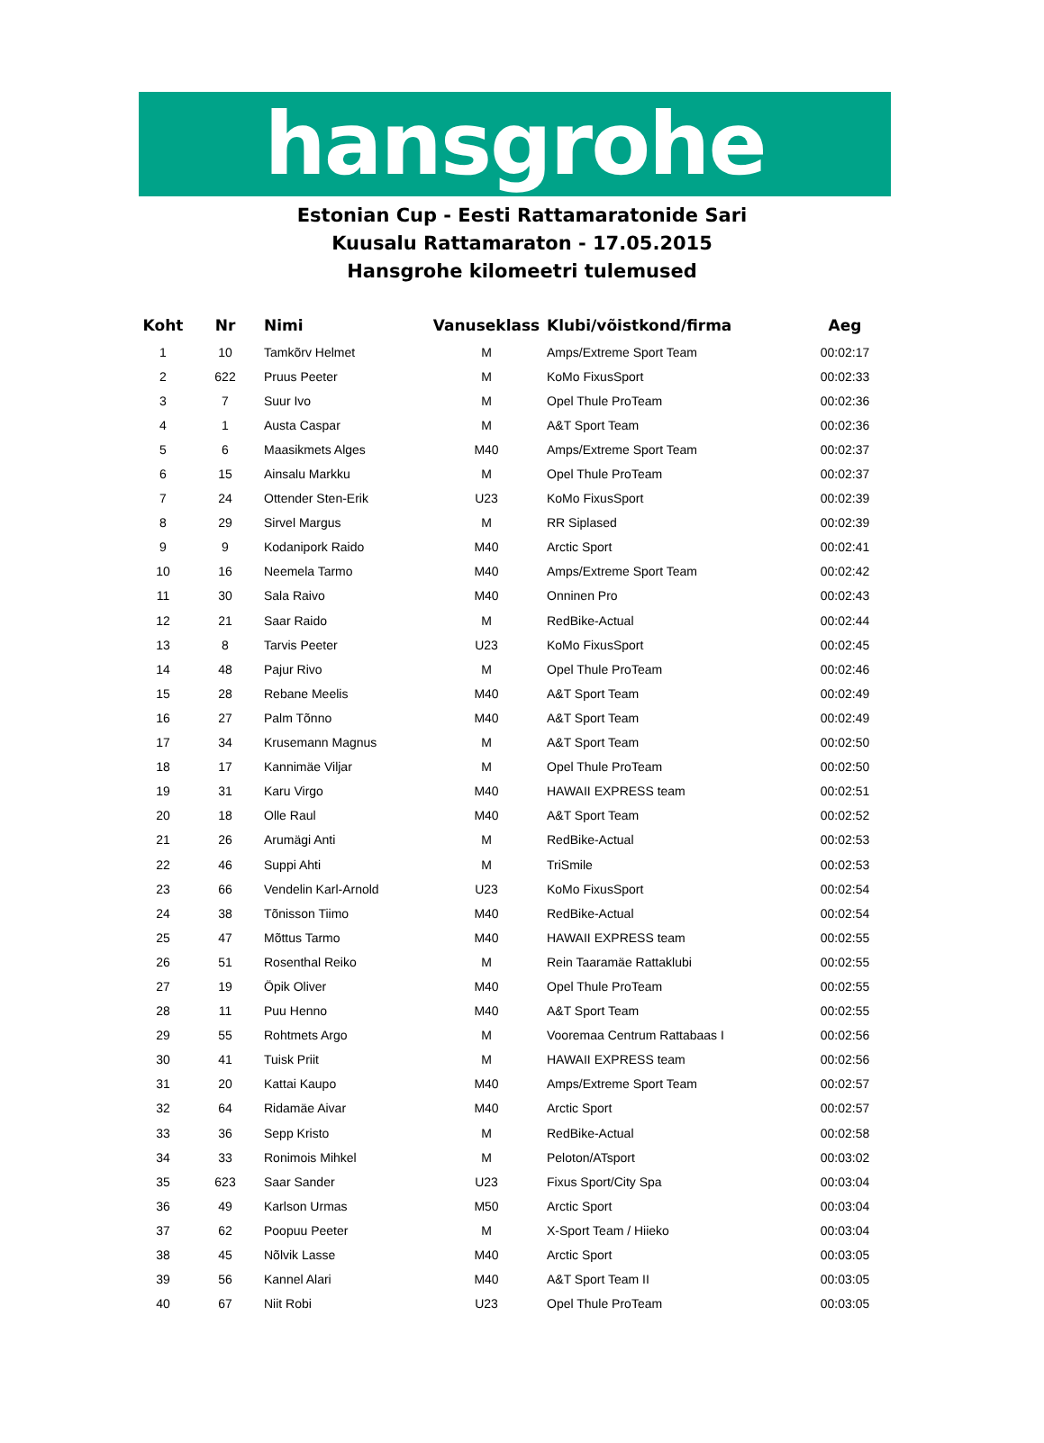hansgrohe
Estonian Cup - Eesti Rattamaratonide Sari
Kuusalu Rattamaraton - 17.05.2015
Hansgrohe kilomeetri tulemused
| Koht | Nr | Nimi | Vanuseklass | Klubi/võistkond/firma | Aeg |
| --- | --- | --- | --- | --- | --- |
| 1 | 10 | Tamkõrv Helmet | M | Amps/Extreme Sport Team | 00:02:17 |
| 2 | 622 | Pruus Peeter | M | KoMo FixusSport | 00:02:33 |
| 3 | 7 | Suur Ivo | M | Opel Thule ProTeam | 00:02:36 |
| 4 | 1 | Austa Caspar | M | A&T Sport Team | 00:02:36 |
| 5 | 6 | Maasikmets Alges | M40 | Amps/Extreme Sport Team | 00:02:37 |
| 6 | 15 | Ainsalu Markku | M | Opel Thule ProTeam | 00:02:37 |
| 7 | 24 | Ottender Sten-Erik | U23 | KoMo FixusSport | 00:02:39 |
| 8 | 29 | Sirvel Margus | M | RR Siplased | 00:02:39 |
| 9 | 9 | Kodanipork Raido | M40 | Arctic Sport | 00:02:41 |
| 10 | 16 | Neemela Tarmo | M40 | Amps/Extreme Sport Team | 00:02:42 |
| 11 | 30 | Sala Raivo | M40 | Onninen Pro | 00:02:43 |
| 12 | 21 | Saar Raido | M | RedBike-Actual | 00:02:44 |
| 13 | 8 | Tarvis Peeter | U23 | KoMo FixusSport | 00:02:45 |
| 14 | 48 | Pajur Rivo | M | Opel Thule ProTeam | 00:02:46 |
| 15 | 28 | Rebane Meelis | M40 | A&T Sport Team | 00:02:49 |
| 16 | 27 | Palm Tõnno | M40 | A&T Sport Team | 00:02:49 |
| 17 | 34 | Krusemann Magnus | M | A&T Sport Team | 00:02:50 |
| 18 | 17 | Kannimäe Viljar | M | Opel Thule ProTeam | 00:02:50 |
| 19 | 31 | Karu Virgo | M40 | HAWAII EXPRESS team | 00:02:51 |
| 20 | 18 | Olle Raul | M40 | A&T Sport Team | 00:02:52 |
| 21 | 26 | Arumägi Anti | M | RedBike-Actual | 00:02:53 |
| 22 | 46 | Suppi Ahti | M | TriSmile | 00:02:53 |
| 23 | 66 | Vendelin Karl-Arnold | U23 | KoMo FixusSport | 00:02:54 |
| 24 | 38 | Tõnisson Tiimo | M40 | RedBike-Actual | 00:02:54 |
| 25 | 47 | Mõttus Tarmo | M40 | HAWAII EXPRESS team | 00:02:55 |
| 26 | 51 | Rosenthal Reiko | M | Rein Taaramäe Rattaklubi | 00:02:55 |
| 27 | 19 | Öpik Oliver | M40 | Opel Thule ProTeam | 00:02:55 |
| 28 | 11 | Puu Henno | M40 | A&T Sport Team | 00:02:55 |
| 29 | 55 | Rohtmets Argo | M | Vooremaa Centrum Rattabaas I | 00:02:56 |
| 30 | 41 | Tuisk Priit | M | HAWAII EXPRESS team | 00:02:56 |
| 31 | 20 | Kattai Kaupo | M40 | Amps/Extreme Sport Team | 00:02:57 |
| 32 | 64 | Ridamäe Aivar | M40 | Arctic Sport | 00:02:57 |
| 33 | 36 | Sepp Kristo | M | RedBike-Actual | 00:02:58 |
| 34 | 33 | Ronimois Mihkel | M | Peloton/ATsport | 00:03:02 |
| 35 | 623 | Saar Sander | U23 | Fixus Sport/City Spa | 00:03:04 |
| 36 | 49 | Karlson Urmas | M50 | Arctic Sport | 00:03:04 |
| 37 | 62 | Poopuu Peeter | M | X-Sport Team / Hiieko | 00:03:04 |
| 38 | 45 | Nõlvik Lasse | M40 | Arctic Sport | 00:03:05 |
| 39 | 56 | Kannel Alari | M40 | A&T Sport Team II | 00:03:05 |
| 40 | 67 | Niit Robi | U23 | Opel Thule ProTeam | 00:03:05 |